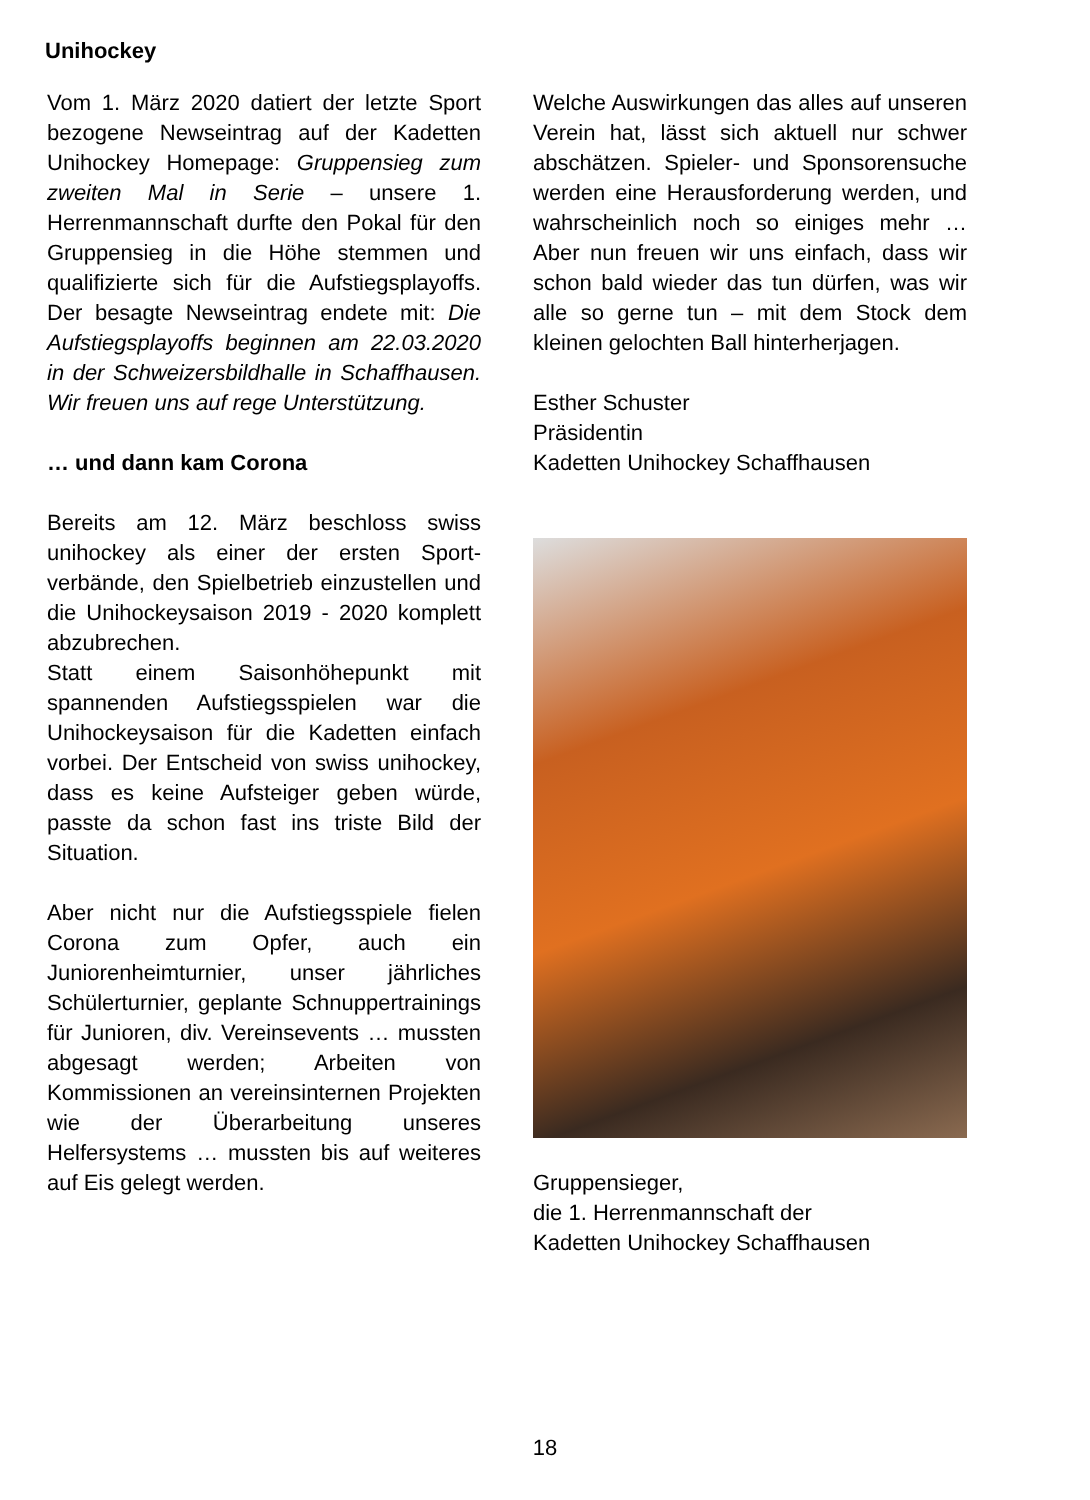Unihockey
Vom 1. März 2020 datiert der letzte Sport bezogene Newseintrag auf der Kadetten Unihockey Homepage: Gruppensieg zum zweiten Mal in Serie – unsere 1. Herrenmannschaft durfte den Pokal für den Gruppensieg in die Höhe stemmen und qualifizierte sich für die Aufstiegsplayoffs. Der besagte Newseintrag endete mit: Die Aufstiegsplayoffs beginnen am 22.03.2020 in der Schweizersbildhalle in Schaffhausen. Wir freuen uns auf rege Unterstützung.
… und dann kam Corona
Bereits am 12. März beschloss swiss unihockey als einer der ersten Sport­verbände, den Spielbetrieb einzu­stellen und die Unihockeysaison 2019 - 2020 komplett abzubrechen.
Statt einem Saisonhöhepunkt mit spannenden Aufstiegsspielen war die Unihockeysaison für die Kadetten einfach vorbei. Der Entscheid von swiss unihockey, dass es keine Aufsteiger geben würde, passte da schon fast ins triste Bild der Situation.
Aber nicht nur die Aufstiegsspiele fielen Corona zum Opfer, auch ein Juniorenheimturnier, unser jährliches Schülerturnier, geplante Schnupper­trainings für Junioren, div. Vereins­events … mussten abgesagt werden; Arbeiten von Kommissionen an vereinsinternen Projekten wie der Überarbeitung unseres Helfersystems … mussten bis auf weiteres auf Eis gelegt werden.
Welche Auswirkungen das alles auf unseren Verein hat, lässt sich aktuell nur schwer abschätzen. Spieler- und Sponsorensuche werden eine Heraus­forderung werden, und wahrscheinlich noch so einiges mehr … Aber nun freuen wir uns einfach, dass wir schon bald wieder das tun dürfen, was wir alle so gerne tun – mit dem Stock dem kleinen gelochten Ball hinterherjagen.
Esther Schuster
Präsidentin
Kadetten Unihockey Schaffhausen
Gruppensieger,
die 1. Herrenmannschaft der
Kadetten Unihockey Schaffhausen
18